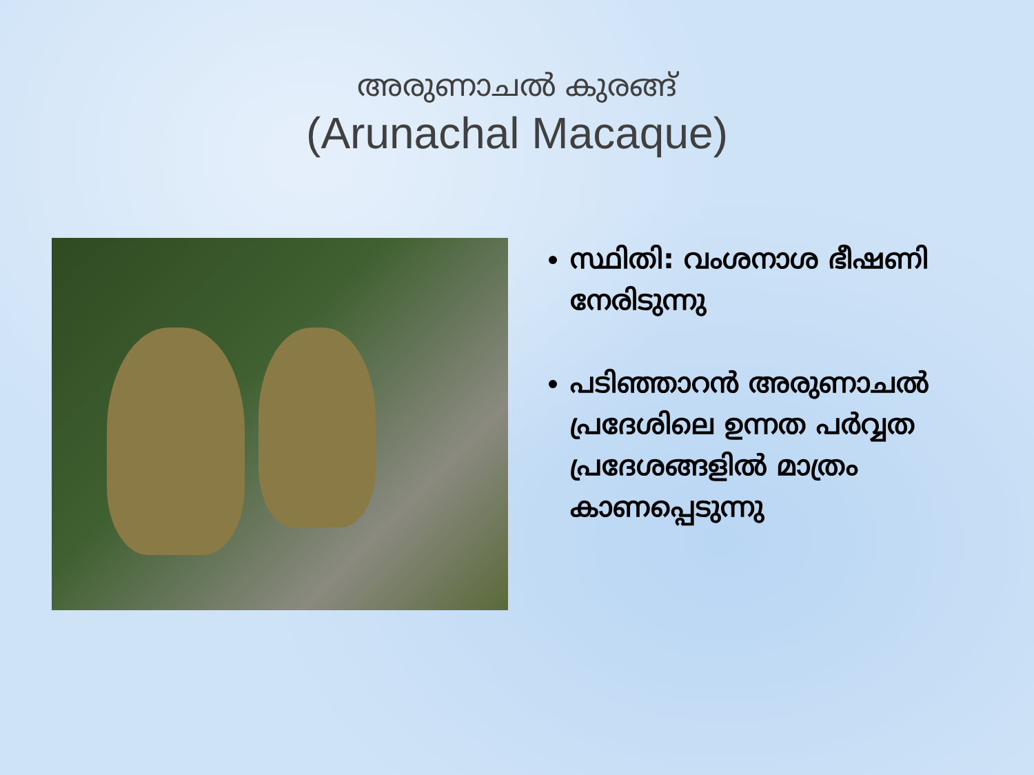അരുണാചൽ കുരങ്ങ്
(Arunachal Macaque)
സ്ഥിതി: വംശനാശ ഭീഷണി നേരിടുന്നു
പടിഞ്ഞാറൻ അരുണാചൽ പ്രദേശിലെ ഉന്നത പർവ്വത പ്രദേശങ്ങളിൽ മാത്രം കാണപ്പെടുന്നു